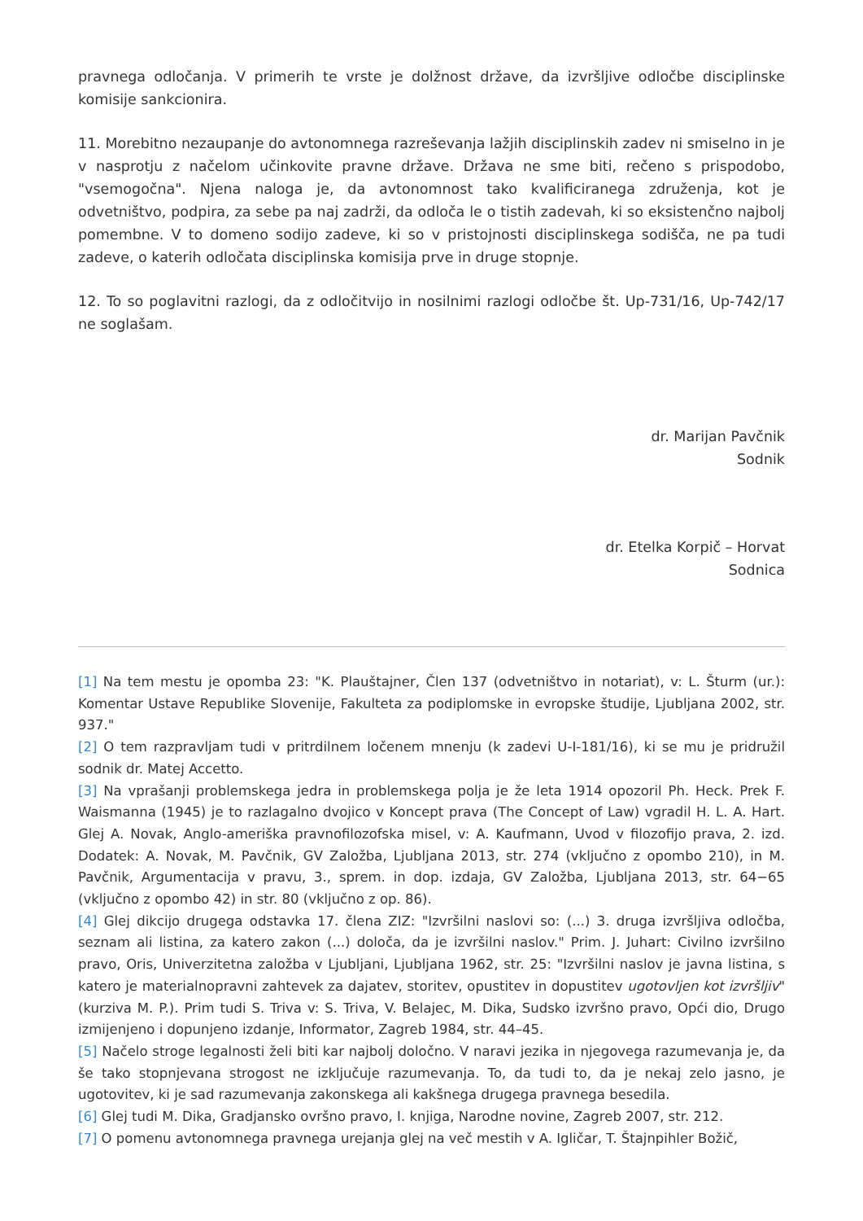pravnega odločanja. V primerih te vrste je dolžnost države, da izvršljive odločbe disciplinske komisije sankcionira.
11. Morebitno nezaupanje do avtonomnega razreševanja lažjih disciplinskih zadev ni smiselno in je v nasprotju z načelom učinkovite pravne države. Država ne sme biti, rečeno s prispodobo, "vsemogočna". Njena naloga je, da avtonomnost tako kvalificiranega združenja, kot je odvetništvo, podpira, za sebe pa naj zadrži, da odloča le o tistih zadevah, ki so eksistenčno najbolj pomembne. V to domeno sodijo zadeve, ki so v pristojnosti disciplinskega sodišča, ne pa tudi zadeve, o katerih odločata disciplinska komisija prve in druge stopnje.
12. To so poglavitni razlogi, da z odločitvijo in nosilnimi razlogi odločbe št. Up-731/16, Up-742/17 ne soglašam.
dr. Marijan Pavčnik
Sodnik
dr. Etelka Korpič – Horvat
Sodnica
[1] Na tem mestu je opomba 23: "K. Plauštajner, Člen 137 (odvetništvo in notariat), v: L. Šturm (ur.): Komentar Ustave Republike Slovenije, Fakulteta za podiplomske in evropske študije, Ljubljana 2002, str. 937."
[2] O tem razpravljam tudi v pritrdilnem ločenem mnenju (k zadevi U-I-181/16), ki se mu je pridružil sodnik dr. Matej Accetto.
[3] Na vprašanji problemskega jedra in problemskega polja je že leta 1914 opozoril Ph. Heck. Prek F. Waismanna (1945) je to razlagalno dvojico v Koncept prava (The Concept of Law) vgradil H. L. A. Hart. Glej A. Novak, Anglo-ameriška pravnofilozofska misel, v: A. Kaufmann, Uvod v filozofijo prava, 2. izd. Dodatek: A. Novak, M. Pavčnik, GV Založba, Ljubljana 2013, str. 274 (vključno z opombo 210), in M. Pavčnik, Argumentacija v pravu, 3., sprem. in dop. izdaja, GV Založba, Ljubljana 2013, str. 64−65 (vključno z opombo 42) in str. 80 (vključno z op. 86).
[4] Glej dikcijo drugega odstavka 17. člena ZIZ: "Izvršilni naslovi so: (...) 3. druga izvršljiva odločba, seznam ali listina, za katero zakon (...) določa, da je izvršilni naslov." Prim. J. Juhart: Civilno izvršilno pravo, Oris, Univerzitetna založba v Ljubljani, Ljubljana 1962, str. 25: "Izvršilni naslov je javna listina, s katero je materialnopravni zahtevek za dajatev, storitev, opustitev in dopustitev ugotovljen kot izvršljiv" (kurziva M. P.). Prim tudi S. Triva v: S. Triva, V. Belajec, M. Dika, Sudsko izvršno pravo, Opći dio, Drugo izmijenjeno i dopunjeno izdanje, Informator, Zagreb 1984, str. 44–45.
[5] Načelo stroge legalnosti želi biti kar najbolj določno. V naravi jezika in njegovega razumevanja je, da še tako stopnjevana strogost ne izključuje razumevanja. To, da tudi to, da je nekaj zelo jasno, je ugotovitev, ki je sad razumevanja zakonskega ali kakšnega drugega pravnega besedila.
[6] Glej tudi M. Dika, Gradjansko ovršno pravo, I. knjiga, Narodne novine, Zagreb 2007, str. 212.
[7] O pomenu avtonomnega pravnega urejanja glej na več mestih v A. Igličar, T. Štajnpihler Božič,